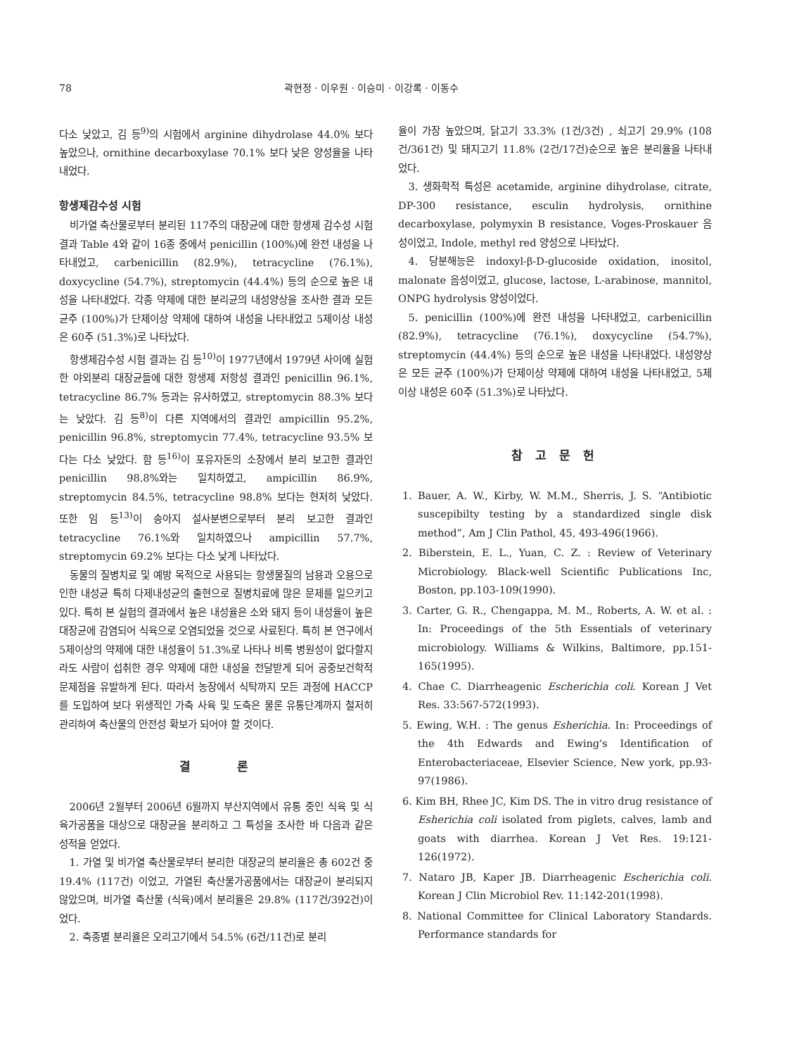78 곽현정 · 이우원 · 이승미 · 이강록 · 이동수
다소 낮았고, 김 등<sup>9)</sup>의 시험에서 arginine dihydrolase 44.0% 보다 높았으나, ornithine decarboxylase 70.1% 보다 낮은 양성율을 나타내었다.
항생제감수성 시험
비가열 축산물로부터 분리된 117주의 대장균에 대한 항생제 감수성 시험 결과 Table 4와 같이 16종 중에서 penicillin (100%)에 완전 내성을 나타내었고, carbenicillin (82.9%), tetracycline (76.1%), doxycycline (54.7%), streptomycin (44.4%) 등의 순으로 높은 내성을 나타내었다. 각종 약제에 대한 분리균의 내성양상을 조사한 결과 모든 균주 (100%)가 단제이상 약제에 대하여 내성을 나타내었고 5제이상 내성은 60주 (51.3%)로 나타났다.
항생제감수성 시험 결과는 김 등<sup>10)</sup>이 1977년에서 1979년 사이에 실험한 야외분리 대장균들에 대한 항생제 저항성 결과인 penicillin 96.1%, tetracycline 86.7% 등과는 유사하였고, streptomycin 88.3% 보다는 낮았다. 김 등<sup>8)</sup>이 다른 지역에서의 결과인 ampicillin 95.2%, penicillin 96.8%, streptomycin 77.4%, tetracycline 93.5% 보다는 다소 낮았다. 함 등<sup>16)</sup>이 포유자돈의 소장에서 분리 보고한 결과인 penicillin 98.8%와는 일치하였고, ampicillin 86.9%, streptomycin 84.5%, tetracycline 98.8% 보다는 현저히 낮았다. 또한 임 등<sup>13)</sup>이 송아지 설사분변으로부터 분리 보고한 결과인 tetracycline 76.1%와 일치하였으나 ampicillin 57.7%, streptomycin 69.2% 보다는 다소 낮게 나타났다.
동물의 질병치료 및 예방 목적으로 사용되는 항생물질의 남용과 오용으로 인한 내성균 특히 다제내성균의 출현으로 질병치료에 많은 문제를 일으키고 있다. 특히 본 실험의 결과에서 높은 내성율은 소와 돼지 등이 내성율이 높은 대장균에 감염되어 식육으로 오염되었을 것으로 사료된다. 특히 본 연구에서 5제이상의 약제에 대한 내성율이 51.3%로 나타나 비록 병원성이 없다할지라도 사람이 섭취한 경우 약제에 대한 내성을 전달받게 되어 공중보건학적 문제점을 유발하게 된다. 따라서 농장에서 식탁까지 모든 과정에 HACCP를 도입하여 보다 위생적인 가축 사육 및 도축은 물론 유통단계까지 철저히 관리하여 축산물의 안전성 확보가 되어야 할 것이다.
결 론
2006년 2월부터 2006년 6월까지 부산지역에서 유통 중인 식육 및 식육가공품을 대상으로 대장균을 분리하고 그 특성을 조사한 바 다음과 같은 성적을 얻었다.
1. 가열 및 비가열 축산물로부터 분리한 대장균의 분리율은 총 602건 중 19.4% (117건) 이었고, 가열된 축산물가공품에서는 대장균이 분리되지 않았으며, 비가열 축산물 (식육)에서 분리율은 29.8% (117건/392건)이었다.
2. 축종별 분리율은 오리고기에서 54.5% (6건/11건)로 분리
율이 가장 높았으며, 닭고기 33.3% (1건/3건) , 쇠고기 29.9% (108건/361건) 및 돼지고기 11.8% (2건/17건)순으로 높은 분리율을 나타내었다.
3. 생화학적 특성은 acetamide, arginine dihydrolase, citrate, DP-300 resistance, esculin hydrolysis, ornithine decarboxylase, polymyxin B resistance, Voges-Proskauer 음성이었고, Indole, methyl red 양성으로 나타났다.
4. 당분해능은 indoxyl-β-D-glucoside oxidation, inositol, malonate 음성이었고, glucose, lactose, L-arabinose, mannitol, ONPG hydrolysis 양성이었다.
5. penicillin (100%)에 완전 내성을 나타내었고, carbenicillin (82.9%), tetracycline (76.1%), doxycycline (54.7%), streptomycin (44.4%) 등의 순으로 높은 내성을 나타내었다. 내성양상은 모든 균주 (100%)가 단제이상 약제에 대하여 내성을 나타내었고, 5제이상 내성은 60주 (51.3%)로 나타났다.
참 고 문 헌
1. Bauer, A. W., Kirby, W. M.M., Sherris, J. S. “Antibiotic suscepibilty testing by a standardized single disk method”, Am J Clin Pathol, 45, 493-496(1966).
2. Biberstein, E. L., Yuan, C. Z. : Review of Veterinary Microbiology. Black-well Scientific Publications Inc, Boston, pp.103-109(1990).
3. Carter, G. R., Chengappa, M. M., Roberts, A. W. et al. : In: Proceedings of the 5th Essentials of veterinary microbiology. Williams & Wilkins, Baltimore, pp.151-165(1995).
4. Chae C. Diarrheagenic Escherichia coli. Korean J Vet Res. 33:567-572(1993).
5. Ewing, W.H. : The genus Esherichia. In: Proceedings of the 4th Edwards and Ewing's Identification of Enterobacteriaceae, Elsevier Science, New york, pp.93-97(1986).
6. Kim BH, Rhee JC, Kim DS. The in vitro drug resistance of Esherichia coli isolated from piglets, calves, lamb and goats with diarrhea. Korean J Vet Res. 19:121-126(1972).
7. Nataro JB, Kaper JB. Diarrheagenic Escherichia coli. Korean J Clin Microbiol Rev. 11:142-201(1998).
8. National Committee for Clinical Laboratory Standards. Performance standards for